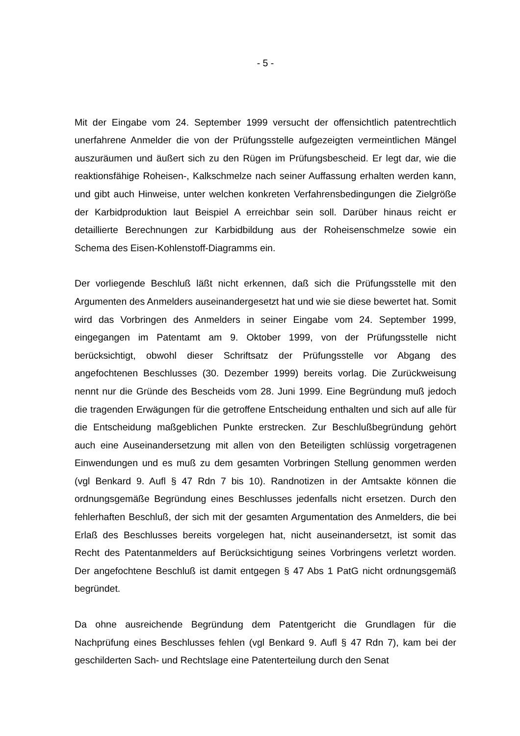- 5 -
Mit der Eingabe vom 24. September 1999 versucht der offensichtlich patentrechtlich unerfahrene Anmelder die von der Prüfungsstelle aufgezeigten vermeintlichen Mängel auszuräumen und äußert sich zu den Rügen im Prüfungsbescheid. Er legt dar, wie die reaktionsfähige Roheisen-, Kalkschmelze nach seiner Auffassung erhalten werden kann, und gibt auch Hinweise, unter welchen konkreten Verfahrensbedingungen die Zielgröße der Karbidproduktion laut Beispiel A erreichbar sein soll. Darüber hinaus reicht er detaillierte Berechnungen zur Karbidbildung aus der Roheisenschmelze sowie ein Schema des Eisen-Kohlenstoff-Diagramms ein.
Der vorliegende Beschluß läßt nicht erkennen, daß sich die Prüfungsstelle mit den Argumenten des Anmelders auseinandergesetzt hat und wie sie diese bewertet hat. Somit wird das Vorbringen des Anmelders in seiner Eingabe vom 24. September 1999, eingegangen im Patentamt am 9. Oktober 1999, von der Prüfungsstelle nicht berücksichtigt, obwohl dieser Schriftsatz der Prüfungsstelle vor Abgang des angefochtenen Beschlusses (30. Dezember 1999) bereits vorlag. Die Zurückweisung nennt nur die Gründe des Bescheids vom 28. Juni 1999. Eine Begründung muß jedoch die tragenden Erwägungen für die getroffene Entscheidung enthalten und sich auf alle für die Entscheidung maßgeblichen Punkte erstrecken. Zur Beschlußbegründung gehört auch eine Auseinandersetzung mit allen von den Beteiligten schlüssig vorgetragenen Einwendungen und es muß zu dem gesamten Vorbringen Stellung genommen werden (vgl Benkard 9. Aufl § 47 Rdn 7 bis 10). Randnotizen in der Amtsakte können die ordnungsgemäße Begründung eines Beschlusses jedenfalls nicht ersetzen. Durch den fehlerhaften Beschluß, der sich mit der gesamten Argumentation des Anmelders, die bei Erlaß des Beschlusses bereits vorgelegen hat, nicht auseinandersetzt, ist somit das Recht des Patentanmelders auf Berücksichtigung seines Vorbringens verletzt worden. Der angefochtene Beschluß ist damit entgegen § 47 Abs 1 PatG nicht ordnungsgemäß begründet.
Da ohne ausreichende Begründung dem Patentgericht die Grundlagen für die Nachprüfung eines Beschlusses fehlen (vgl Benkard 9. Aufl § 47 Rdn 7), kam bei der geschilderten Sach- und Rechtslage eine Patenterteilung durch den Senat